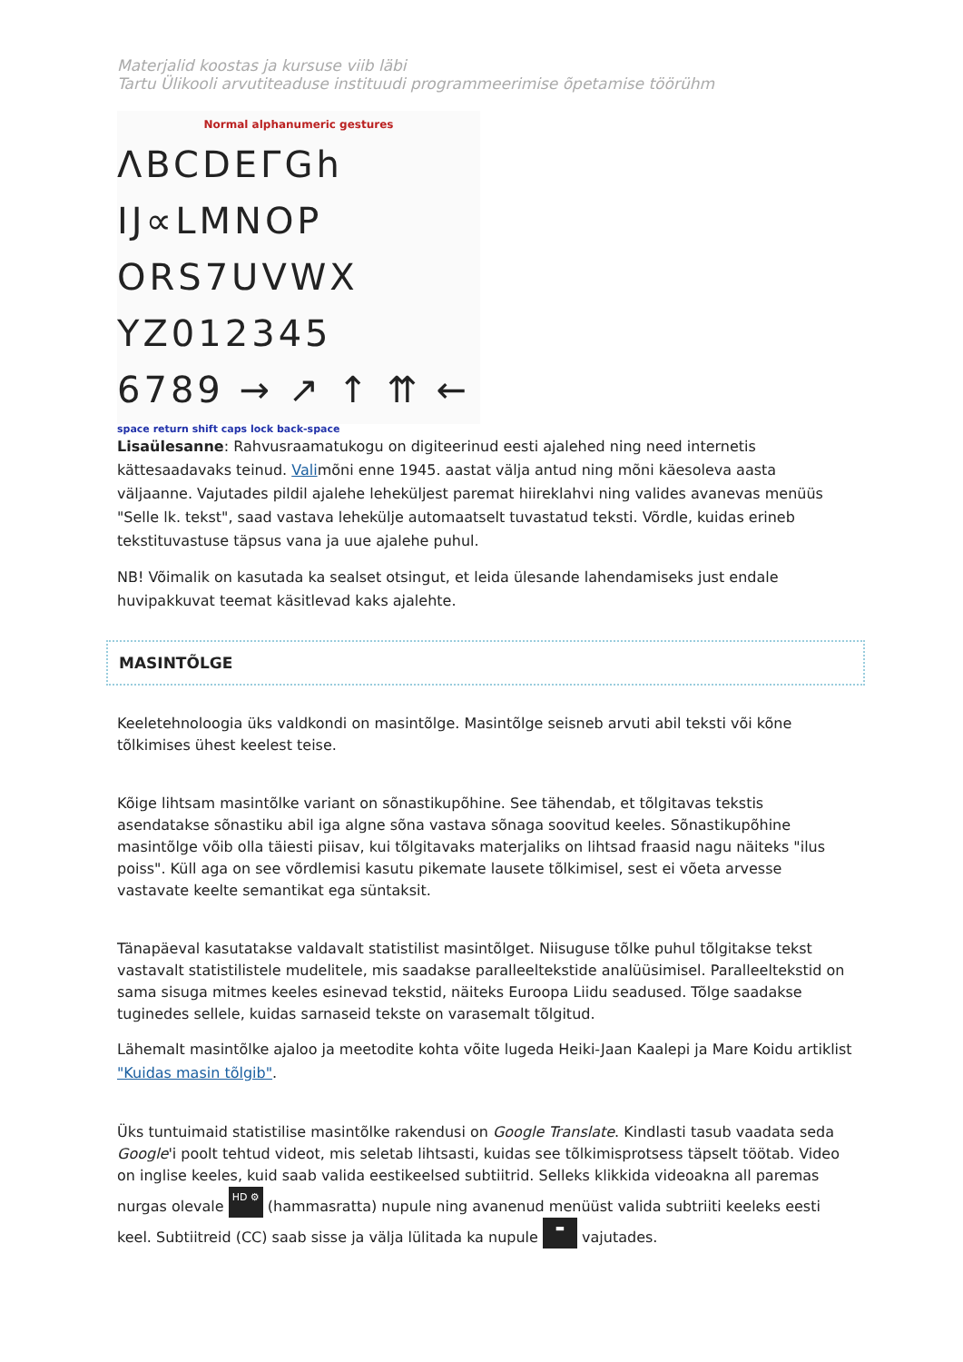Materjalid koostas ja kursuse viib läbi
Tartu Ülikooli arvutiteaduse instituudi programmeerimise õpetamise töörühm
Normal alphanumeric gestures
ΛBCDEΓGh
IJ∝LMNOP
ORS7UVWX
YZ012345
6789 → ↗ ↑ ⇈ ←
space return shift caps lock back-space
Lisaülesanne: Rahvusraamatukogu on digiteerinud eesti ajalehed ning need internetis kättesaadavaks teinud. Valimõni enne 1945. aastat välja antud ning mõni käesoleva aasta väljaanne. Vajutades pildil ajalehe leheküljest paremat hiireklahvi ning valides avanevas menüüs "Selle lk. tekst", saad vastava lehekülje automaatselt tuvastatud teksti. Võrdle, kuidas erineb tekstituvastuse täpsus vana ja uue ajalehe puhul.
NB! Võimalik on kasutada ka sealset otsingut, et leida ülesande lahendamiseks just endale huvipakkuvat teemat käsitlevad kaks ajalehte.
MASINTÕLGE
Keeletehnoloogia üks valdkondi on masintõlge. Masintõlge seisneb arvuti abil teksti või kõne tõlkimises ühest keelest teise.
Kõige lihtsam masintõlke variant on sõnastikupõhine. See tähendab, et tõlgitavas tekstis asendatakse sõnastiku abil iga algne sõna vastava sõnaga soovitud keeles. Sõnastikupõhine masintõlge võib olla täiesti piisav, kui tõlgitavaks materjaliks on lihtsad fraasid nagu näiteks "ilus poiss". Küll aga on see võrdlemisi kasutu pikemate lausete tõlkimisel, sest ei võeta arvesse vastavate keelte semantikat ega süntaksit.
Tänapäeval kasutatakse valdavalt statistilist masintõlget. Niisuguse tõlke puhul tõlgitakse tekst vastavalt statistilistele mudelitele, mis saadakse paralleeltekstide analüüsimisel. Paralleeltekstid on sama sisuga mitmes keeles esinevad tekstid, näiteks Euroopa Liidu seadused. Tõlge saadakse tuginedes sellele, kuidas sarnaseid tekste on varasemalt tõlgitud.
Lähemalt masintõlke ajaloo ja meetodite kohta võite lugeda Heiki-Jaan Kaalepi ja Mare Koidu artiklist "Kuidas masin tõlgib".
Üks tuntuimaid statistilise masintõlke rakendusi on Google Translate. Kindlasti tasub vaadata seda Google'i poolt tehtud videot, mis seletab lihtsasti, kuidas see tõlkimisprotsess täpselt töötab. Video on inglise keeles, kuid saab valida eestikeelsed subtiitrid. Selleks klikkida videoakna all paremas nurgas olevale HD ⚙ (hammasratta) nupule ning avanenud menüüst valida subtriiti keeleks eesti keel. Subtiitreid (CC) saab sisse ja välja lülitada ka nupule ▬ vajutades.